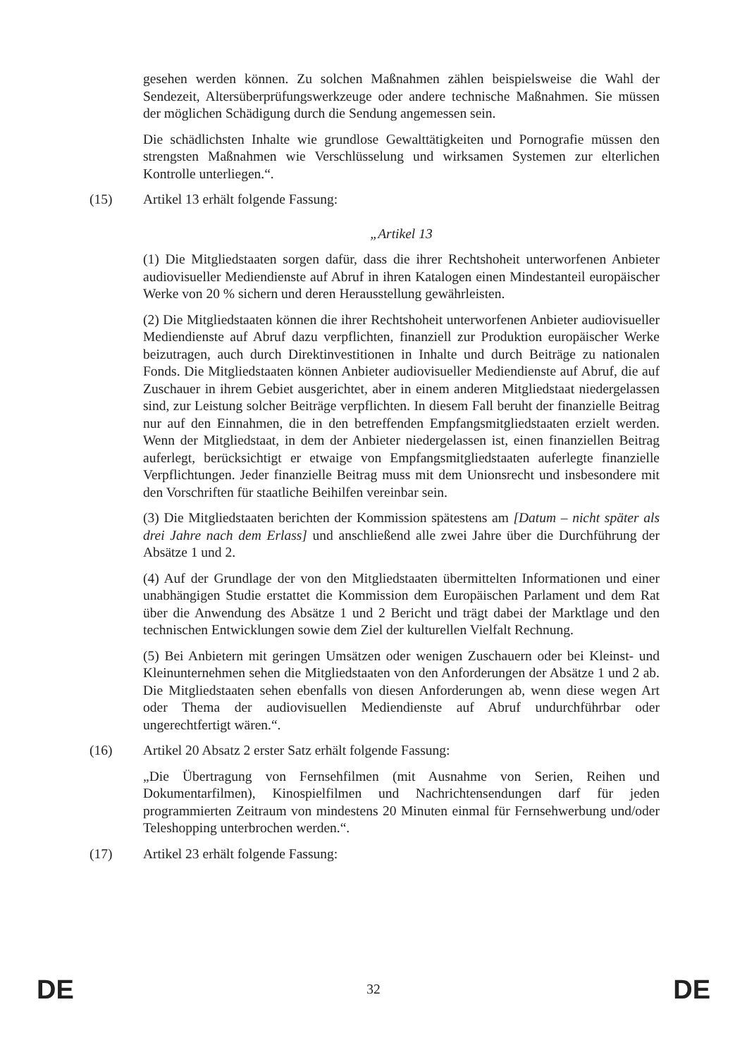gesehen werden können. Zu solchen Maßnahmen zählen beispielsweise die Wahl der Sendezeit, Altersüberprüfungswerkzeuge oder andere technische Maßnahmen. Sie müssen der möglichen Schädigung durch die Sendung angemessen sein.
Die schädlichsten Inhalte wie grundlose Gewalttätigkeiten und Pornografie müssen den strengsten Maßnahmen wie Verschlüsselung und wirksamen Systemen zur elterlichen Kontrolle unterliegen.“.
(15) Artikel 13 erhält folgende Fassung:
„Artikel 13
(1) Die Mitgliedstaaten sorgen dafür, dass die ihrer Rechtshoheit unterworfenen Anbieter audiovisueller Mediendienste auf Abruf in ihren Katalogen einen Mindestanteil europäischer Werke von 20 % sichern und deren Herausstellung gewährleisten.
(2) Die Mitgliedstaaten können die ihrer Rechtshoheit unterworfenen Anbieter audiovisueller Mediendienste auf Abruf dazu verpflichten, finanziell zur Produktion europäischer Werke beizutragen, auch durch Direktinvestitionen in Inhalte und durch Beiträge zu nationalen Fonds. Die Mitgliedstaaten können Anbieter audiovisueller Mediendienste auf Abruf, die auf Zuschauer in ihrem Gebiet ausgerichtet, aber in einem anderen Mitgliedstaat niedergelassen sind, zur Leistung solcher Beiträge verpflichten. In diesem Fall beruht der finanzielle Beitrag nur auf den Einnahmen, die in den betreffenden Empfangsmitgliedstaaten erzielt werden. Wenn der Mitgliedstaat, in dem der Anbieter niedergelassen ist, einen finanziellen Beitrag auferlegt, berücksichtigt er etwaige von Empfangsmitgliedstaaten auferlegte finanzielle Verpflichtungen. Jeder finanzielle Beitrag muss mit dem Unionsrecht und insbesondere mit den Vorschriften für staatliche Beihilfen vereinbar sein.
(3) Die Mitgliedstaaten berichten der Kommission spätestens am [Datum – nicht später als drei Jahre nach dem Erlass] und anschließend alle zwei Jahre über die Durchführung der Absätze 1 und 2.
(4) Auf der Grundlage der von den Mitgliedstaaten übermittelten Informationen und einer unabhängigen Studie erstattet die Kommission dem Europäischen Parlament und dem Rat über die Anwendung des Absätze 1 und 2 Bericht und trägt dabei der Marktlage und den technischen Entwicklungen sowie dem Ziel der kulturellen Vielfalt Rechnung.
(5) Bei Anbietern mit geringen Umsätzen oder wenigen Zuschauern oder bei Kleinst- und Kleinunternehmen sehen die Mitgliedstaaten von den Anforderungen der Absätze 1 und 2 ab. Die Mitgliedstaaten sehen ebenfalls von diesen Anforderungen ab, wenn diese wegen Art oder Thema der audiovisuellen Mediendienste auf Abruf undurchführbar oder ungerechtfertigt wären.“.
(16) Artikel 20 Absatz 2 erster Satz erhält folgende Fassung:
„Die Übertragung von Fernsehfilmen (mit Ausnahme von Serien, Reihen und Dokumentarfilmen), Kinospielfilmen und Nachrichtensendungen darf für jeden programmierten Zeitraum von mindestens 20 Minuten einmal für Fernsehwerbung und/oder Teleshopping unterbrochen werden.“.
(17) Artikel 23 erhält folgende Fassung:
DE 32 DE